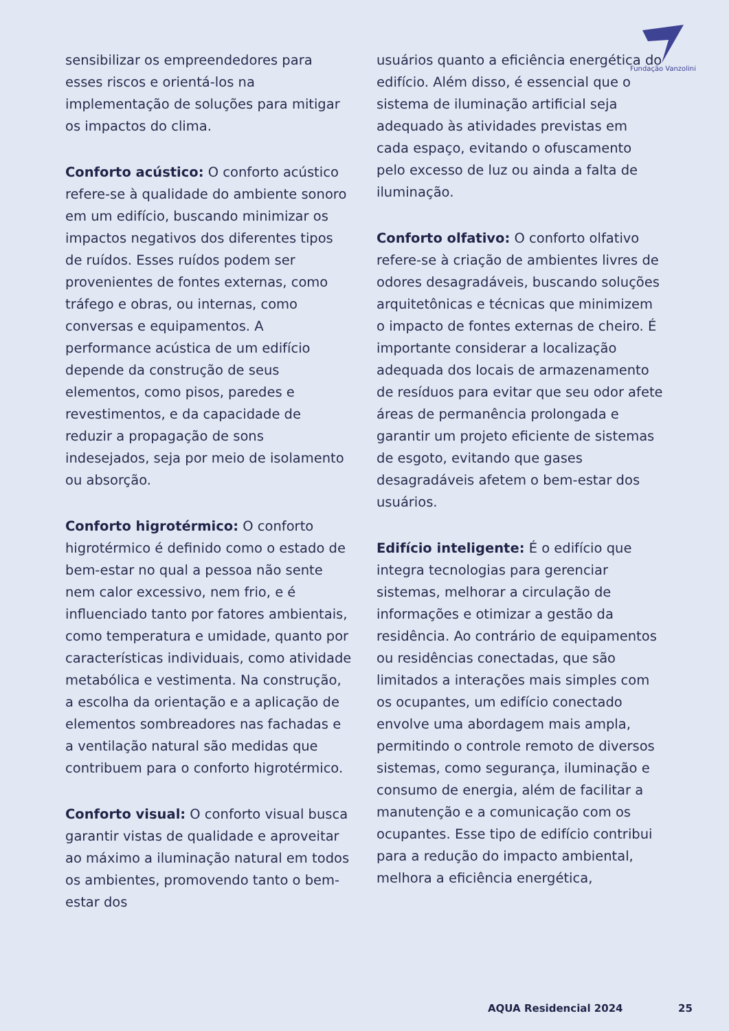Fundação Vanzolini
sensibilizar os empreendedores para esses riscos e orientá-los na implementação de soluções para mitigar os impactos do clima.
Conforto acústico: O conforto acústico refere-se à qualidade do ambiente sonoro em um edifício, buscando minimizar os impactos negativos dos diferentes tipos de ruídos. Esses ruídos podem ser provenientes de fontes externas, como tráfego e obras, ou internas, como conversas e equipamentos. A performance acústica de um edifício depende da construção de seus elementos, como pisos, paredes e revestimentos, e da capacidade de reduzir a propagação de sons indesejados, seja por meio de isolamento ou absorção.
Conforto higrotérmico: O conforto higrotérmico é definido como o estado de bem-estar no qual a pessoa não sente nem calor excessivo, nem frio, e é influenciado tanto por fatores ambientais, como temperatura e umidade, quanto por características individuais, como atividade metabólica e vestimenta. Na construção, a escolha da orientação e a aplicação de elementos sombreadores nas fachadas e a ventilação natural são medidas que contribuem para o conforto higrotérmico.
Conforto visual: O conforto visual busca garantir vistas de qualidade e aproveitar ao máximo a iluminação natural em todos os ambientes, promovendo tanto o bem-estar dos
usuários quanto a eficiência energética do edifício. Além disso, é essencial que o sistema de iluminação artificial seja adequado às atividades previstas em cada espaço, evitando o ofuscamento pelo excesso de luz ou ainda a falta de iluminação.
Conforto olfativo: O conforto olfativo refere-se à criação de ambientes livres de odores desagradáveis, buscando soluções arquitetônicas e técnicas que minimizem o impacto de fontes externas de cheiro. É importante considerar a localização adequada dos locais de armazenamento de resíduos para evitar que seu odor afete áreas de permanência prolongada e garantir um projeto eficiente de sistemas de esgoto, evitando que gases desagradáveis afetem o bem-estar dos usuários.
Edifício inteligente: É o edifício que integra tecnologias para gerenciar sistemas, melhorar a circulação de informações e otimizar a gestão da residência. Ao contrário de equipamentos ou residências conectadas, que são limitados a interações mais simples com os ocupantes, um edifício conectado envolve uma abordagem mais ampla, permitindo o controle remoto de diversos sistemas, como segurança, iluminação e consumo de energia, além de facilitar a manutenção e a comunicação com os ocupantes. Esse tipo de edifício contribui para a redução do impacto ambiental, melhora a eficiência energética,
AQUA Residencial 2024 25